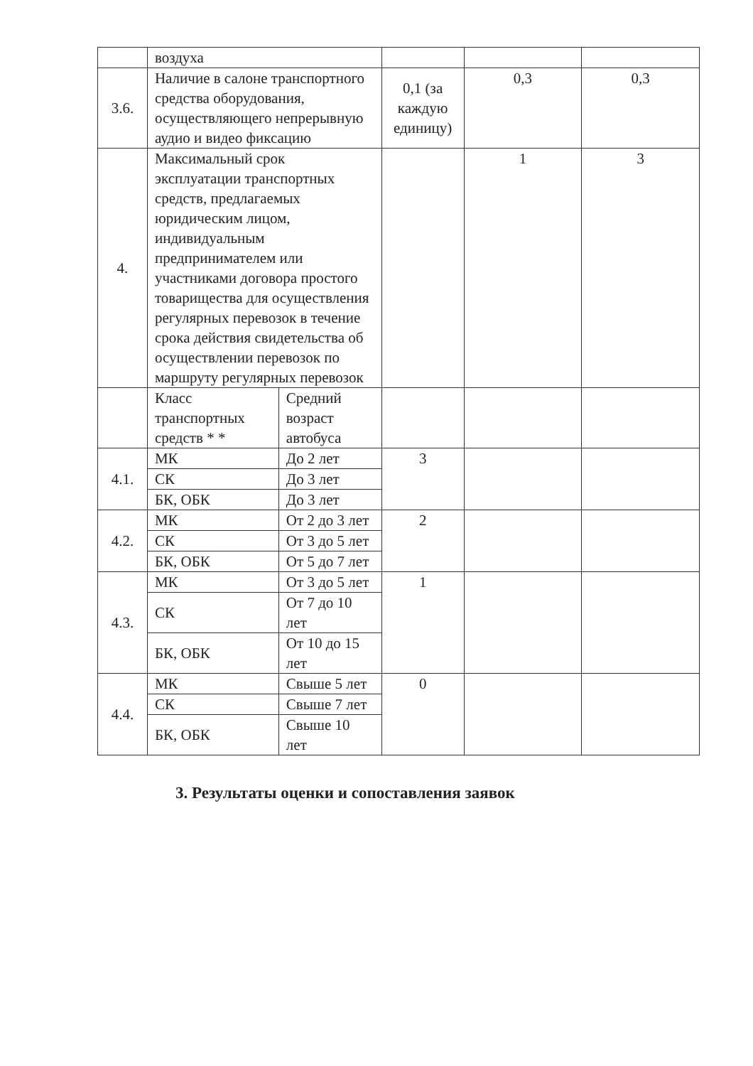| | воздуха | | | | |
| 3.6. | Наличие в салоне транспортного средства оборудования, осуществляющего непрерывную аудио и видео фиксацию | | 0,1 (за каждую единицу) | 0,3 | 0,3 |
| 4. | Максимальный срок эксплуатации транспортных средств, предлагаемых юридическим лицом, индивидуальным предпринимателем или участниками договора простого товарищества для осуществления регулярных перевозок в течение срока действия свидетельства об осуществлении перевозок по маршруту регулярных перевозок | | | 1 | 3 |
| | Класс транспортных средств * * | Средний возраст автобуса | | | |
| 4.1. | МК | До 2 лет | 3 | | |
| | СК | До 3 лет | | | |
| | БК, ОБК | До 3 лет | | | |
| 4.2. | МК | От 2 до 3 лет | 2 | | |
| | СК | От 3 до 5 лет | | | |
| | БК, ОБК | От 5 до 7 лет | | | |
| 4.3. | МК | От 3 до 5 лет | 1 | | |
| | СК | От 7 до 10 лет | | | |
| | БК, ОБК | От 10 до 15 лет | | | |
| 4.4. | МК | Свыше 5 лет | 0 | | |
| | СК | Свыше 7 лет | | | |
| | БК, ОБК | Свыше 10 лет | | | |
3. Результаты оценки и сопоставления заявок